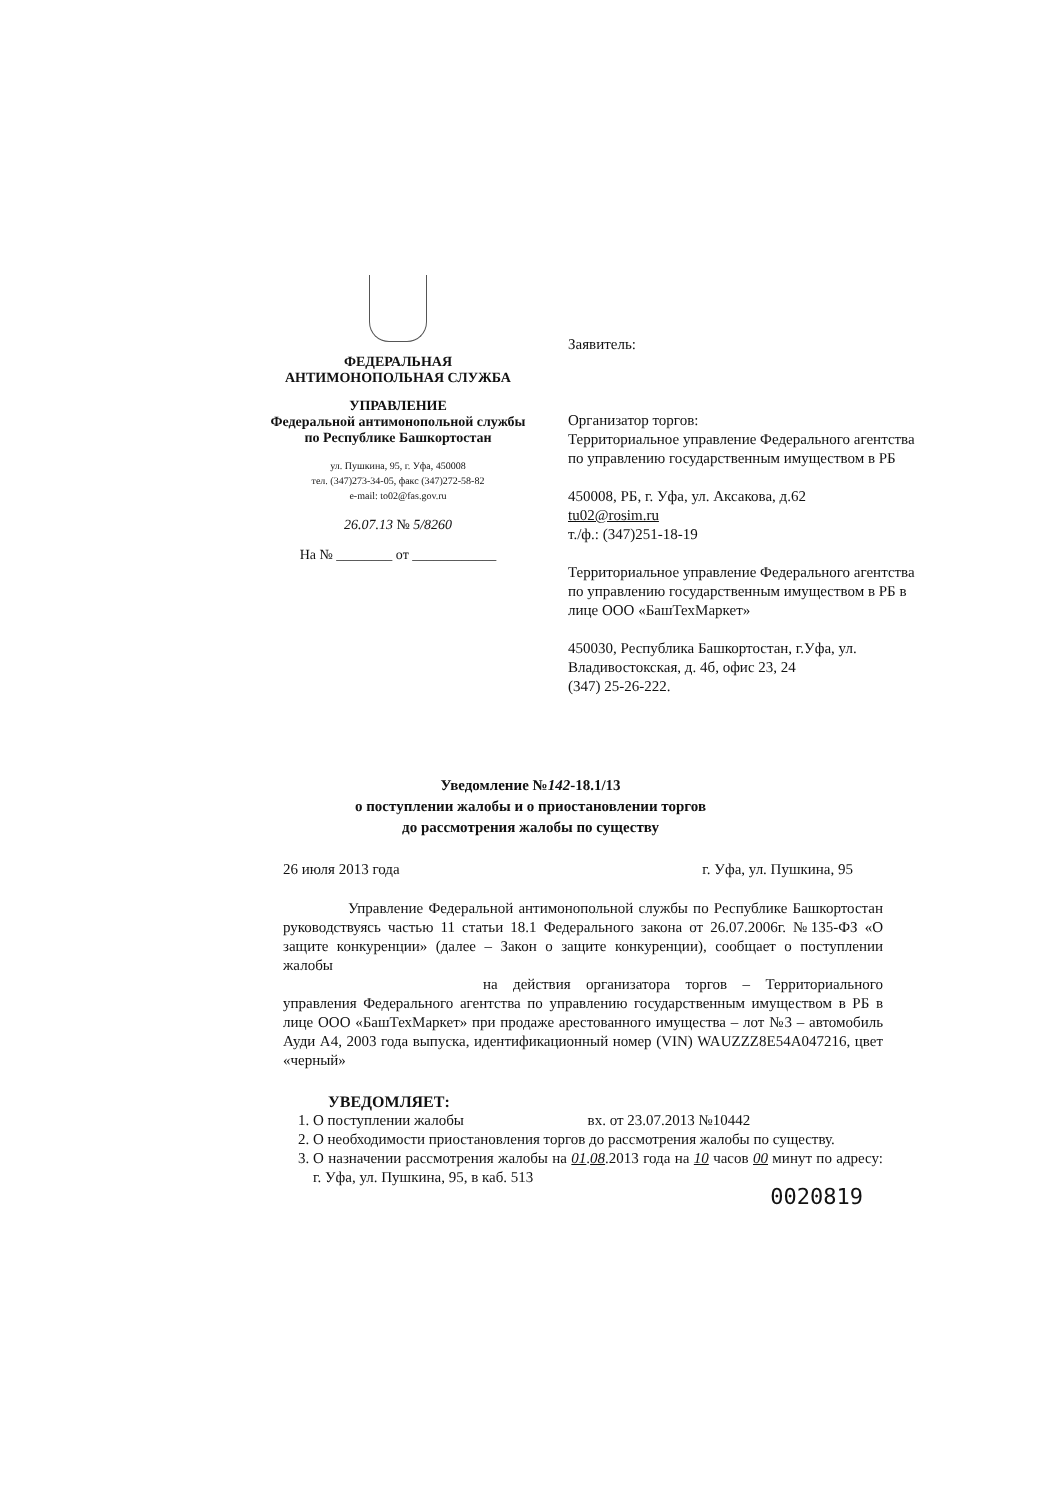ФЕДЕРАЛЬНАЯ
АНТИМОНОПОЛЬНАЯ СЛУЖБА
УПРАВЛЕНИЕ
Федеральной антимонопольной службы
по Республике Башкортостан
ул. Пушкина, 95, г. Уфа, 450008
тел. (347)273-34-05, факс (347)272-58-82
e-mail: to02@fas.gov.ru
26.07.13 № 5/8260
На № ________ от ____________
Заявитель:
Организатор торгов:
Территориальное управление Федерального агентства по управлению государственным имуществом в РБ
450008, РБ, г. Уфа, ул. Аксакова, д.62
tu02@rosim.ru
т./ф.: (347)251-18-19
Территориальное управление Федерального агентства по управлению государственным имуществом в РБ в лице ООО «БашТехМаркет»
450030, Республика Башкортостан, г.Уфа, ул. Владивостокская, д. 4б, офис 23, 24
(347) 25-26-222.
Уведомление №142-18.1/13
о поступлении жалобы и о приостановлении торгов
до рассмотрения жалобы по существу
26 июля 2013 года г. Уфа, ул. Пушкина, 95
Управление Федеральной антимонопольной службы по Республике Башкортостан руководствуясь частью 11 статьи 18.1 Федерального закона от 26.07.2006г. №135-ФЗ «О защите конкуренции» (далее – Закон о защите конкуренции), сообщает о поступлении жалобы
на действия организатора торгов – Территориального управления Федерального агентства по управлению государственным имуществом в РБ в лице ООО «БашТехМаркет» при продаже арестованного имущества – лот №3 – автомобиль Ауди А4, 2003 года выпуска, идентификационный номер (VIN) WAUZZZ8E54A047216, цвет «черный»
УВЕДОМЛЯЕТ:
1. О поступлении жалобы вх. от 23.07.2013 №10442
2. О необходимости приостановления торгов до рассмотрения жалобы по существу.
3. О назначении рассмотрения жалобы на 01.08.2013 года на 10 часов 00 минут по адресу: г. Уфа, ул. Пушкина, 95, в каб. 513
0020819